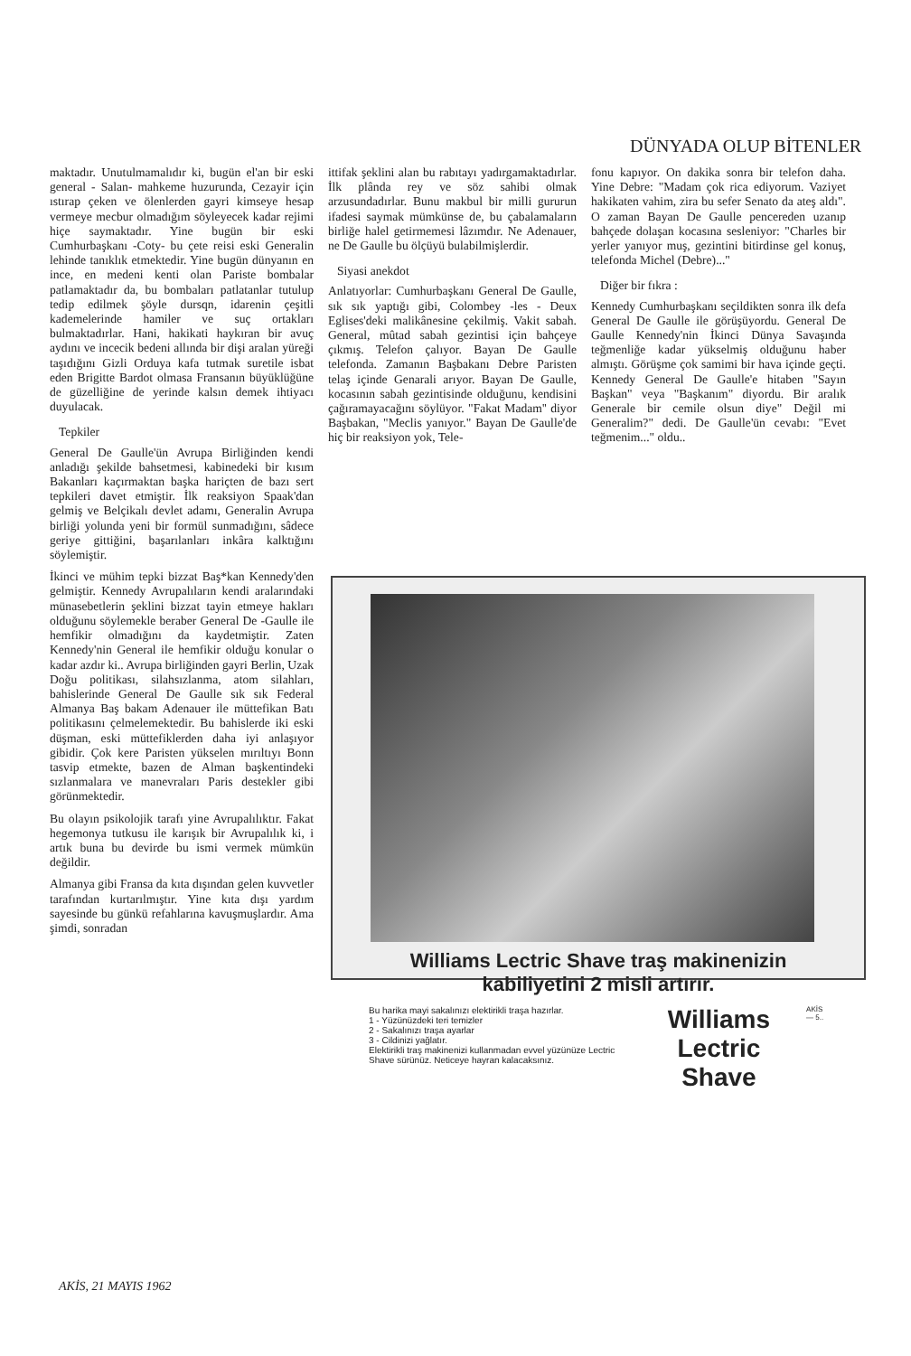DÜNYADA OLUP BİTENLER
maktadır. Unutulmamalıdır ki, bugün el'an bir eski general - Salan- mahkeme huzurunda, Cezayir için ıstırap çeken ve ölenlerden gayri kimseye hesap vermeye mecbur olmadığım söyleyecek kadar rejimi hiçe saymaktadır. Yine bugün bir eski Cumhurbaşkanı -Coty- bu çete reisi eski Generalin lehinde tanıklık etmektedir. Yine bugün dünyanın en ince, en medeni kenti olan Pariste bombalar patlamaktadır da, bu bombaları patlatanlar tutulup tedip edilmek şöyle dursqn, idarenin çeşitli kademelerinde hamiler ve suç ortakları bulmaktadırlar. Hani, hakikati haykıran bir avuç aydını ve incecik bedeni allında bir dişi aralan yüreği taşıdığını Gizli Orduya kafa tutmak suretile isbat eden Brigitte Bardot olmasa Fransanın büyüklüğüne de güzelliğine de yerinde kalsın demek ihtiyacı duyulacak.
Tepkiler
General De Gaulle'ün Avrupa Birliğinden kendi anladığı şekilde bahsetmesi, kabinedeki bir kısım Bakanları kaçırmaktan başka hariçten de bazı sert tepkileri davet etmiştir. İlk reaksiyon Spaak'dan gelmiş ve Belçikalı devlet adamı, Generalin Avrupa birliği yolunda yeni bir formül sunmadığını, sâdece geriye gittiğini, başarılanları inkâra kalktığını söylemiştir.
İkinci ve mühim tepki bizzat Baş*kan Kennedy'den gelmiştir. Kennedy Avrupalıların kendi aralarındaki münasebetlerin şeklini bizzat tayin etmeye hakları olduğunu söylemekle beraber General De -Gaulle ile hemfikir olmadığını da kaydetmiştir. Zaten Kennedy'nin General ile hemfikir olduğu konular o kadar azdır ki.. Avrupa birliğinden gayri Berlin, Uzak Doğu politikası, silahsızlanma, atom silahları, bahislerinde General De Gaulle sık sık Federal Almanya Baş bakam Adenauer ile müttefikan Batı politikasını çelmelemektedir. Bu bahislerde iki eski düşman, eski müttefiklerden daha iyi anlaşıyor gibidir. Çok kere Paristen yükselen mırıltıyı Bonn tasvip etmekte, bazen de Alman başkentindeki sızlanmalara ve manevraları Paris destekler gibi görünmektedir.
Bu olayın psikolojik tarafı yine Avrupalılıktır. Fakat hegemonya tutkusu ile karışık bir Avrupalılık ki, i artık buna bu devirde bu ismi vermek mümkün değildir.
Almanya gibi Fransa da kıta dışından gelen kuvvetler tarafından kurtarılmıştır. Yine kıta dışı yardım sayesinde bu günkü refahlarına kavuşmuşlardır. Ama şimdi, sonradan
ittifak şeklini alan bu rabıtayı yadırgamaktadırlar. İlk plânda rey ve söz sahibi olmak arzusundadırlar. Bunu makbul bir milli gururun ifadesi saymak mümkünse de, bu çabalamaların birliğe halel getirmemesi lâzımdır. Ne Adenauer, ne De Gaulle bu ölçüyü bulabilmişlerdir.
Siyasi anekdot
Anlatıyorlar: Cumhurbaşkanı General De Gaulle, sık sık yaptığı gibi, Colombey -les - Deux Eglises'deki malikânesine çekilmiş. Vakit sabah. General, mûtad sabah gezintisi için bahçeye çıkmış. Telefon çalıyor. Bayan De Gaulle telefonda. Zamanın Başbakanı Debre Paristen telaş içinde Genarali arıyor. Bayan De Gaulle, kocasının sabah gezintisinde olduğunu, kendisini çağıramayacağını söylüyor. "Fakat Madam'' diyor Başbakan, "Meclis yanıyor." Bayan De Gaulle'de hiç bir reaksiyon yok, Tele-
fonu kapıyor. On dakika sonra bir telefon daha. Yine Debre: "Madam çok rica ediyorum. Vaziyet hakikaten vahim, zira bu sefer Senato da ateş aldı". O zaman Bayan De Gaulle pencereden uzanıp bahçede dolaşan kocasına sesleniyor: "Charles bir yerler yanıyor muş, gezintini bitirdinse gel konuş, telefonda Michel (Debre)..."
Diğer bir fıkra :
Kennedy Cumhurbaşkanı seçildikten sonra ilk defa General De Gaulle ile görüşüyordu. General De Gaulle Kennedy'nin İkinci Dünya Savaşında teğmenliğe kadar yükselmiş olduğunu haber almıştı. Görüşme çok samimi bir hava içinde geçti. Kennedy General De Gaulle'e hitaben "Sayın Başkan" veya "Başkanım" diyordu. Bir aralık Generale bir cemile olsun diye" Değil mi Generalim?" dedi. De Gaulle'ün cevabı: "Evet teğmenim..." oldu..
Williams Lectric Shave traş makinenizin
kabiliyetini 2 misli artırır.
Bu harika mayi sakalınızı elektirikli traşa hazırlar.
1 - Yüzünüzdeki teri temizler
2 - Sakalınızı traşa ayarlar
3 - Cildinizi yağlatır.
Elektirikli traş makinenizi kullanmadan evvel yüzünüze Lectric Shave sürünüz. Neticeye hayran kalacaksınız.
Williams
Lectric
Shave
AKİS — 5..
AKİS, 21 MAYIS 1962